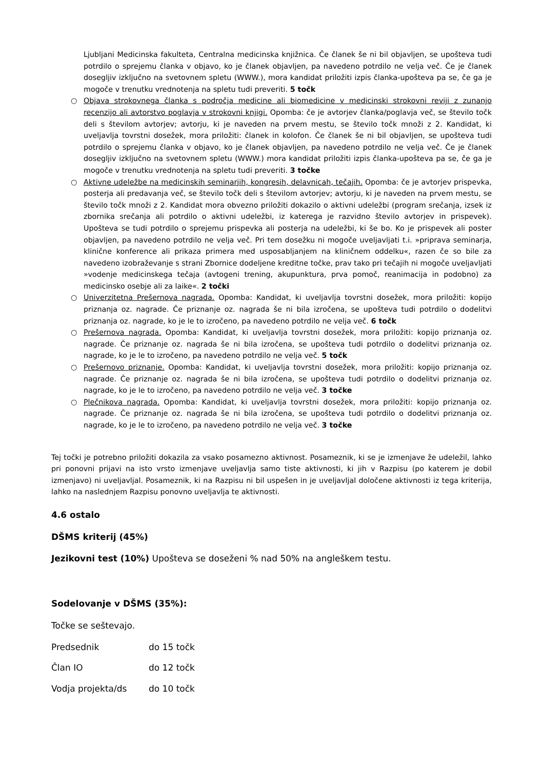Ljubljani Medicinska fakulteta, Centralna medicinska knjižnica. Če članek še ni bil objavljen, se upošteva tudi potrdilo o sprejemu članka v objavo, ko je članek objavljen, pa navedeno potrdilo ne velja več. Če je članek dosegljiv izključno na svetovnem spletu (WWW.), mora kandidat priložiti izpis članka-upošteva pa se, če ga je mogoče v trenutku vrednotenja na spletu tudi preveriti. 5 točk
○ Objava strokovnega članka s področja medicine ali biomedicine v medicinski strokovni reviji z zunanjo recenzijo ali avtorstvo poglavja v strokovni knjigi. Opomba: če je avtorjev članka/poglavja več, se število točk deli s številom avtorjev; avtorju, ki je naveden na prvem mestu, se število točk množi z 2. Kandidat, ki uveljavlja tovrstni dosežek, mora priložiti: članek in kolofon. Če članek še ni bil objavljen, se upošteva tudi potrdilo o sprejemu članka v objavo, ko je članek objavljen, pa navedeno potrdilo ne velja več. Če je članek dosegljiv izključno na svetovnem spletu (WWW.) mora kandidat priložiti izpis članka-upošteva pa se, če ga je mogoče v trenutku vrednotenja na spletu tudi preveriti. 3 točke
○ Aktivne udeležbe na medicinskih seminarjih, kongresih, delavnicah, tečajih. Opomba: če je avtorjev prispevka, posterja ali predavanja več, se število točk deli s številom avtorjev; avtorju, ki je naveden na prvem mestu, se število točk množi z 2. Kandidat mora obvezno priložiti dokazilo o aktivni udeležbi (program srečanja, izsek iz zbornika srečanja ali potrdilo o aktivni udeležbi, iz katerega je razvidno število avtorjev in prispevek). Upošteva se tudi potrdilo o sprejemu prispevka ali posterja na udeležbi, ki še bo. Ko je prispevek ali poster objavljen, pa navedeno potrdilo ne velja več. Pri tem dosežku ni mogoče uveljavljati t.i. »priprava seminarja, klinične konference ali prikaza primera med usposabljanjem na kliničnem oddelku«, razen če so bile za navedeno izobraževanje s strani Zbornice dodeljene kreditne točke, prav tako pri tečajih ni mogoče uveljavljati »vodenje medicinskega tečaja (avtogeni trening, akupunktura, prva pomoč, reanimacija in podobno) za medicinsko osebje ali za laike«. 2 točki
○ Univerzitetna Prešernova nagrada. Opomba: Kandidat, ki uveljavlja tovrstni dosežek, mora priložiti: kopijo priznanja oz. nagrade. Če priznanje oz. nagrada še ni bila izročena, se upošteva tudi potrdilo o dodelitvi priznanja oz. nagrade, ko je le to izročeno, pa navedeno potrdilo ne velja več. 6 točk
○ Prešernova nagrada. Opomba: Kandidat, ki uveljavlja tovrstni dosežek, mora priložiti: kopijo priznanja oz. nagrade. Če priznanje oz. nagrada še ni bila izročena, se upošteva tudi potrdilo o dodelitvi priznanja oz. nagrade, ko je le to izročeno, pa navedeno potrdilo ne velja več. 5 točk
○ Prešernovo priznanje. Opomba: Kandidat, ki uveljavlja tovrstni dosežek, mora priložiti: kopijo priznanja oz. nagrade. Če priznanje oz. nagrada še ni bila izročena, se upošteva tudi potrdilo o dodelitvi priznanja oz. nagrade, ko je le to izročeno, pa navedeno potrdilo ne velja več. 3 točke
○ Plečnikova nagrada. Opomba: Kandidat, ki uveljavlja tovrstni dosežek, mora priložiti: kopijo priznanja oz. nagrade. Če priznanje oz. nagrada še ni bila izročena, se upošteva tudi potrdilo o dodelitvi priznanja oz. nagrade, ko je le to izročeno, pa navedeno potrdilo ne velja več. 3 točke
Tej točki je potrebno priložiti dokazila za vsako posamezno aktivnost. Posameznik, ki se je izmenjave že udeležil, lahko pri ponovni prijavi na isto vrsto izmenjave uveljavlja samo tiste aktivnosti, ki jih v Razpisu (po katerem je dobil izmenjavo) ni uveljavljal. Posameznik, ki na Razpisu ni bil uspešen in je uveljavljal določene aktivnosti iz tega kriterija, lahko na naslednjem Razpisu ponovno uveljavlja te aktivnosti.
4.6 ostalo
DŠMS kriterij (45%)
Jezikovni test (10%) Upošteva se doseženi % nad 50% na angleškem testu.
Sodelovanje v DŠMS (35%):
Točke se seštevajo.
Predsednik do 15 točk
Član IO do 12 točk
Vodja projekta/ds do 10 točk